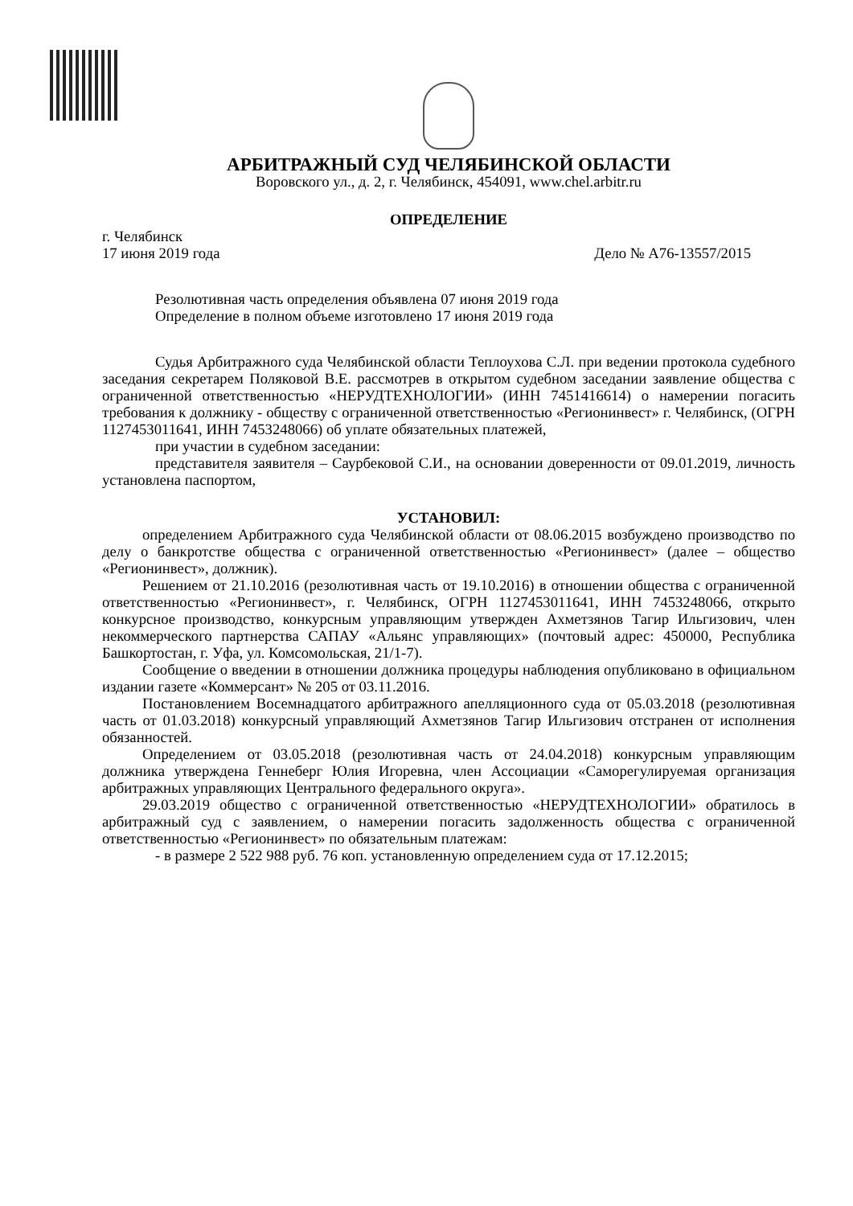АРБИТРАЖНЫЙ СУД ЧЕЛЯБИНСКОЙ ОБЛАСТИ
Воровского ул., д. 2, г. Челябинск, 454091, www.chel.arbitr.ru
ОПРЕДЕЛЕНИЕ
г. Челябинск
17 июня 2019 года Дело № А76-13557/2015
Резолютивная часть определения объявлена 07 июня 2019 года
Определение в полном объеме изготовлено 17 июня 2019 года
Судья Арбитражного суда Челябинской области Теплоухова С.Л. при ведении протокола судебного заседания секретарем Поляковой В.Е. рассмотрев в открытом судебном заседании заявление общества с ограниченной ответственностью «НЕРУДТЕХНОЛОГИИ» (ИНН 7451416614) о намерении погасить требования к должнику - обществу с ограниченной ответственностью «Регионинвест» г. Челябинск, (ОГРН 1127453011641, ИНН 7453248066) об уплате обязательных платежей,
при участии в судебном заседании:
представителя заявителя – Саурбековой С.И., на основании доверенности от 09.01.2019, личность установлена паспортом,
УСТАНОВИЛ:
определением Арбитражного суда Челябинской области от 08.06.2015 возбуждено производство по делу о банкротстве общества с ограниченной ответственностью «Регионинвест» (далее – общество «Регионинвест», должник).
Решением от 21.10.2016 (резолютивная часть от 19.10.2016) в отношении общества с ограниченной ответственностью «Регионинвест», г. Челябинск, ОГРН 1127453011641, ИНН 7453248066, открыто конкурсное производство, конкурсным управляющим утвержден Ахметзянов Тагир Ильгизович, член некоммерческого партнерства САПАУ «Альянс управляющих» (почтовый адрес: 450000, Республика Башкортостан, г. Уфа, ул. Комсомольская, 21/1-7).
Сообщение о введении в отношении должника процедуры наблюдения опубликовано в официальном издании газете «Коммерсант» № 205 от 03.11.2016.
Постановлением Восемнадцатого арбитражного апелляционного суда от 05.03.2018 (резолютивная часть от 01.03.2018) конкурсный управляющий Ахметзянов Тагир Ильгизович отстранен от исполнения обязанностей.
Определением от 03.05.2018 (резолютивная часть от 24.04.2018) конкурсным управляющим должника утверждена Геннеберг Юлия Игоревна, член Ассоциации «Саморегулируемая организация арбитражных управляющих Центрального федерального округа».
29.03.2019 общество с ограниченной ответственностью «НЕРУДТЕХНОЛОГИИ» обратилось в арбитражный суд с заявлением, о намерении погасить задолженность общества с ограниченной ответственностью «Регионинвест» по обязательным платежам:
- в размере 2 522 988 руб. 76 коп. установленную определением суда от 17.12.2015;